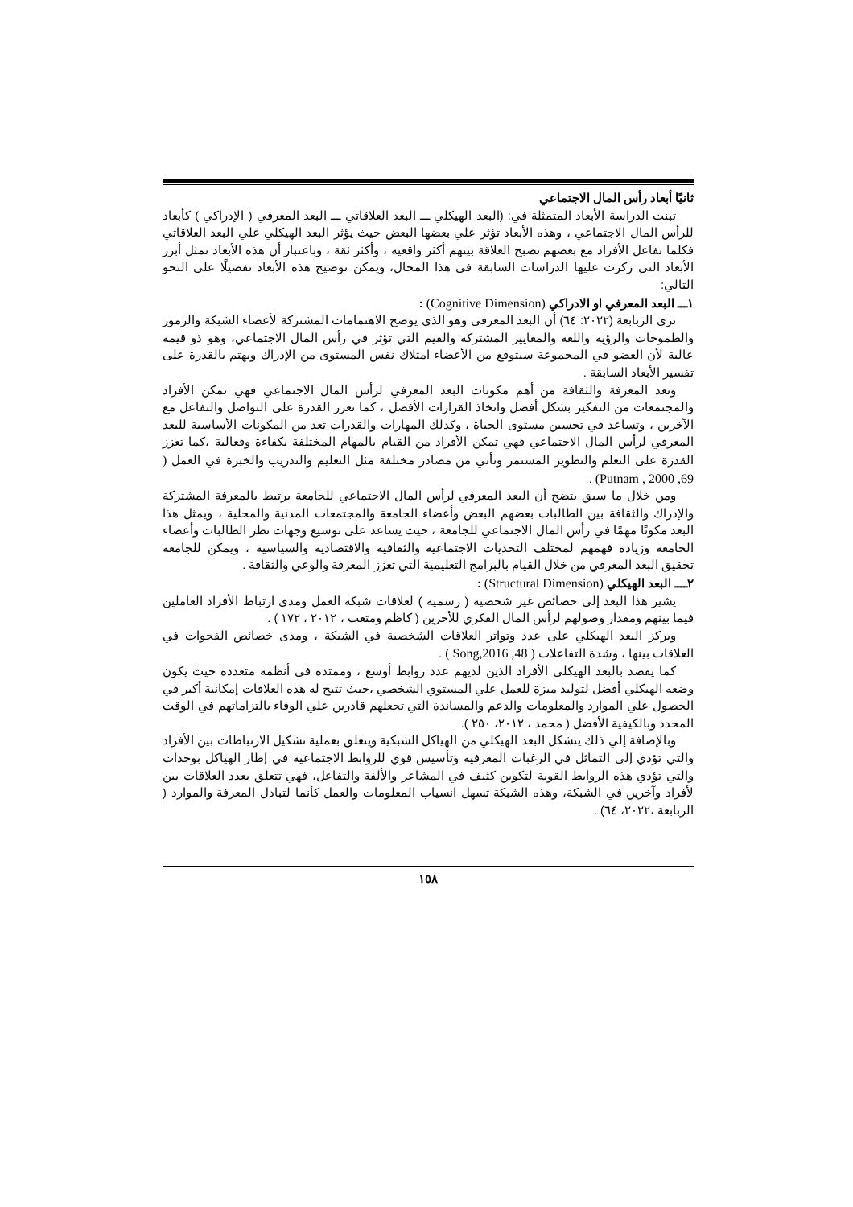ثانيًا أبعاد رأس المال الاجتماعي
تبنت الدراسة الأبعاد المتمثلة في: (البعد الهيكلي ـــ البعد العلاقاتي ـــ البعد المعرفي ( الإدراكي ) كأبعاد للرأس المال الاجتماعي ، وهذه الأبعاد تؤثر علي بعضها البعض حيث يؤثر البعد الهيكلي علي البعد العلاقاتي فكلما تفاعل الأفراد مع بعضهم تصبح العلاقة بينهم أكثر واقعيه ، وأكثر ثقة ، وباعتبار أن هذه الأبعاد تمثل أبرز الأبعاد التي ركزت عليها الدراسات السابقة في هذا المجال، ويمكن توضيح هذه الأبعاد تفصيلًا على النحو التالي:
١ـــ البعد المعرفي او الادراكي (Cognitive Dimension) :
تري الربابعة (٢٠٢٢: ٦٤) أن البعد المعرفي وهو الذي يوضح الاهتمامات المشتركة لأعضاء الشبكة والرموز والطموحات والرؤية واللغة والمعايير المشتركة والقيم التي تؤثر في رأس المال الاجتماعي، وهو ذو قيمة عالية لأن العضو في المجموعة سيتوقع من الأعضاء امتلاك نفس المستوى من الإدراك ويهتم بالقدرة على تفسير الأبعاد السابقة .
وتعد المعرفة والثقافة من أهم مكونات البعد المعرفي لرأس المال الاجتماعي فهي تمكن الأفراد والمجتمعات من التفكير بشكل أفضل واتخاذ القرارات الأفضل ، كما تعزز القدرة على التواصل والتفاعل مع الآخرين ، وتساعد في تحسين مستوى الحياة ، وكذلك المهارات والقدرات تعد من المكونات الأساسية للبعد المعرفي لرأس المال الاجتماعي فهي تمكن الأفراد من القيام بالمهام المختلفة بكفاءة وفعالية ،كما تعزز القدرة على التعلم والتطوير المستمر وتأتي من مصادر مختلفة مثل التعليم والتدريب والخبرة في العمل ( Putnam , 2000 ,69) .
ومن خلال ما سبق يتضح أن البعد المعرفي لرأس المال الاجتماعي للجامعة يرتبط بالمعرفة المشتركة والإدراك والثقافة بين الطالبات بعضهم البعض وأعضاء الجامعة والمجتمعات المدنية والمحلية ، ويمثل هذا البعد مكونًا مهمًا في رأس المال الاجتماعي للجامعة ، حيث يساعد على توسيع وجهات نظر الطالبات وأعضاء الجامعة وزيادة فهمهم لمختلف التحديات الاجتماعية والثقافية والاقتصادية والسياسية ، ويمكن للجامعة تحقيق البعد المعرفي من خلال القيام بالبرامج التعليمية التي تعزز المعرفة والوعي والثقافة .
٢ــــ البعد الهيكلي (Structural Dimension) :
يشير هذا البعد إلي خصائص غير شخصية ( رسمية ) لعلاقات شبكة العمل ومدي ارتباط الأفراد العاملين فيما بينهم ومقدار وصولهم لرأس المال الفكري للأخرين ( كاظم ومتعب ، ٢٠١٢ ، ١٧٢ ) .
ويركز البعد الهيكلي على عدد وتواتر العلاقات الشخصية في الشبكة ، ومدى خصائص الفجوات في العلاقات بينها ، وشدة التفاعلات ( Song,2016 ,48 ) .
كما يقصد بالبعد الهيكلي الأفراد الذين لديهم عدد روابط أوسع ، وممتدة في أنظمة متعددة حيث يكون وضعه الهيكلي أفضل لتوليد ميزة للعمل علي المستوي الشخصي ،حيث تتيح له هذه العلاقات إمكانية أكبر في الحصول علي الموارد والمعلومات والدعم والمساندة التي تجعلهم قادرين علي الوفاء بالتزاماتهم في الوقت المحدد وبالكيفية الأفضل ( محمد ، ٢٠١٢، ٢٥٠ ).
وبالإضافة إلي ذلك يتشكل البعد الهيكلي من الهياكل الشبكية ويتعلق بعملية تشكيل الارتباطات بين الأفراد والتي تؤدي إلى التماثل في الرغبات المعرفية وتأسيس قوي للروابط الاجتماعية في إطار الهياكل بوحدات والتي تؤدي هذه الروابط القوية لتكوين كثيف في المشاعر والألفة والتفاعل، فهي تتعلق بعدد العلاقات بين لأفراد وآخرين في الشبكة، وهذه الشبكة تسهل انسياب المعلومات والعمل كأنما لتبادل المعرفة والموارد ( الربابعة ،٢٠٢٢، ٦٤) .
١٥٨